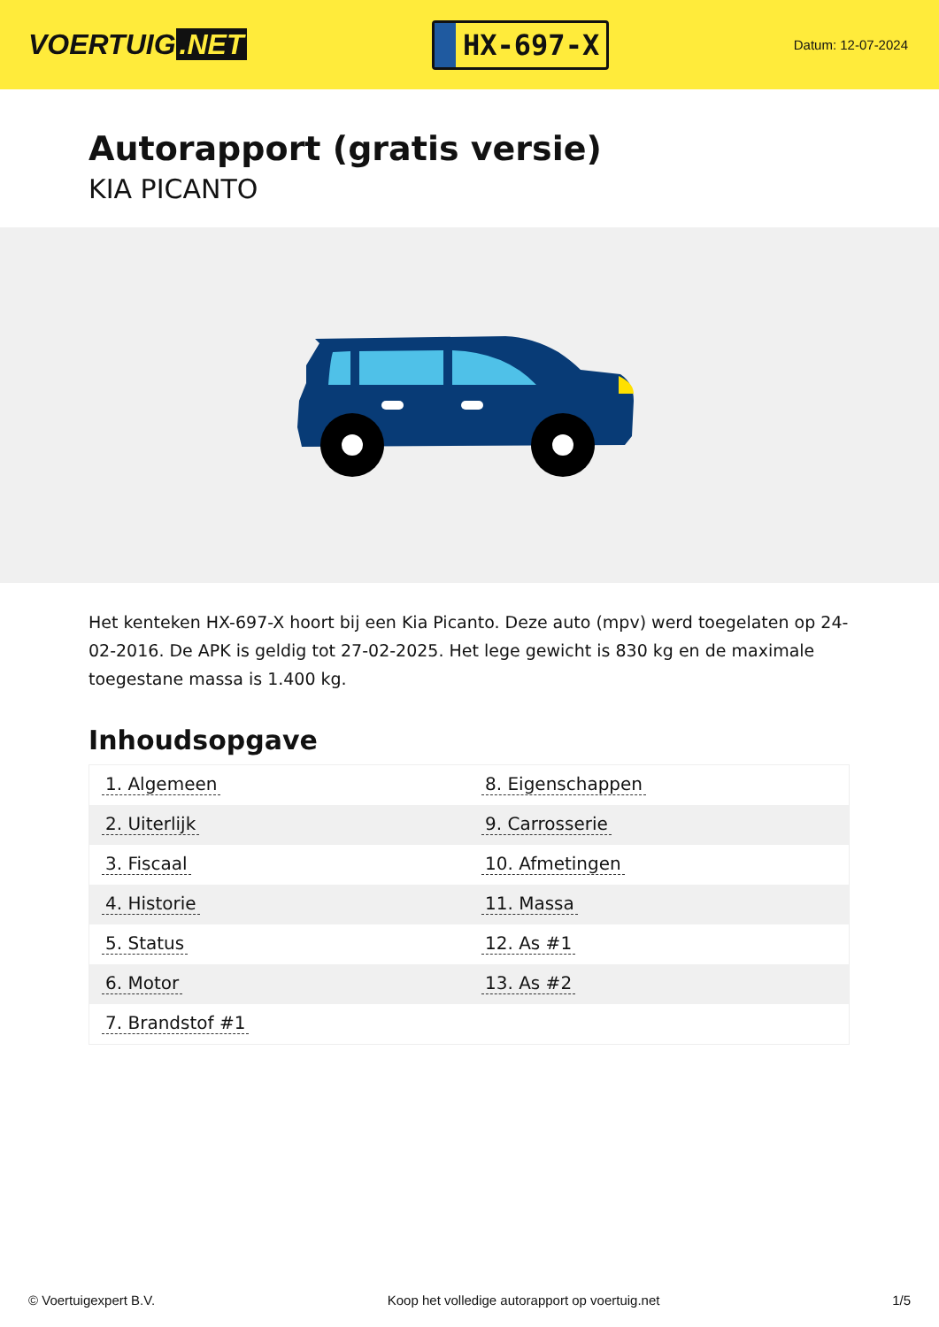VOERTUIG.NET
HX-697-X
Datum: 12-07-2024
Autorapport (gratis versie)
KIA PICANTO
Het kenteken HX-697-X hoort bij een Kia Picanto. Deze auto (mpv) werd toegelaten op 24-02-2016. De APK is geldig tot 27-02-2025. Het lege gewicht is 830 kg en de maximale toegestane massa is 1.400 kg.
Inhoudsopgave
| 1. Algemeen | 8. Eigenschappen |
| 2. Uiterlijk | 9. Carrosserie |
| 3. Fiscaal | 10. Afmetingen |
| 4. Historie | 11. Massa |
| 5. Status | 12. As #1 |
| 6. Motor | 13. As #2 |
| 7. Brandstof #1 | |
© Voertuigexpert B.V. Koop het volledige autorapport op voertuig.net 1/5